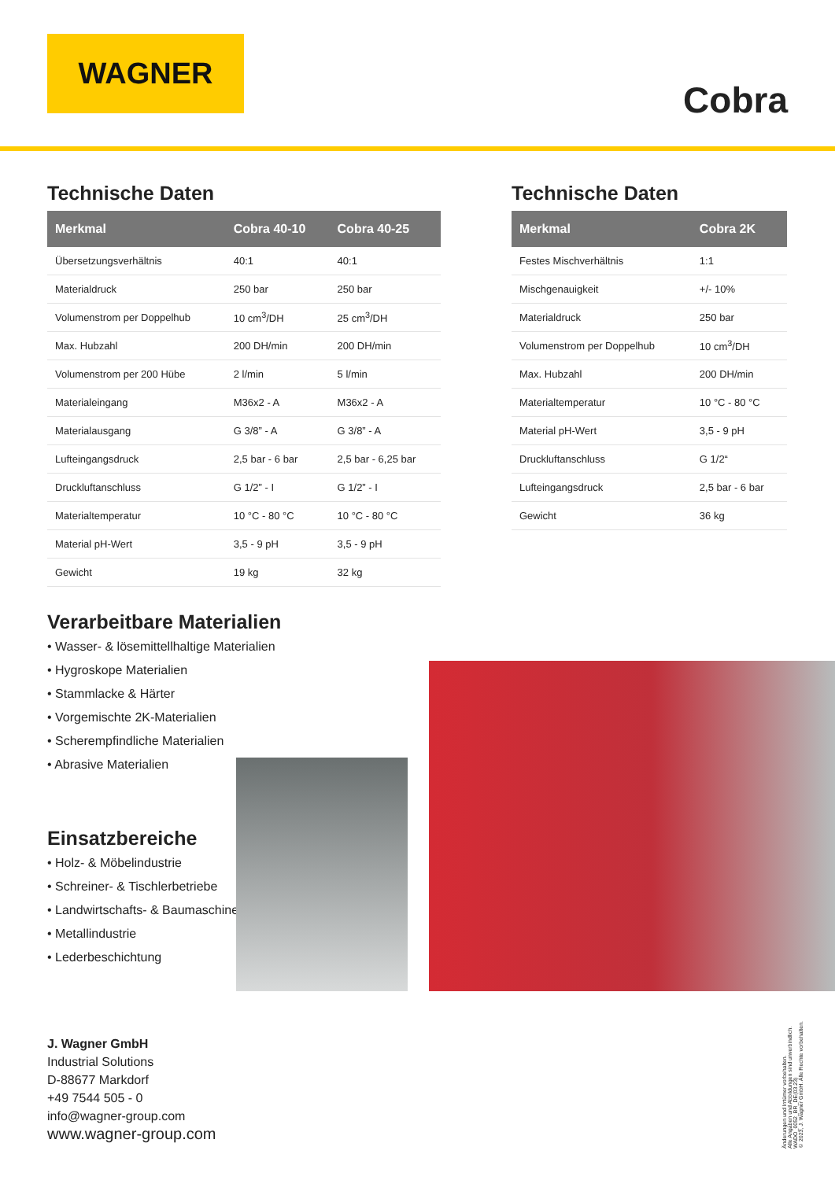WAGNER
Cobra
Technische Daten
| Merkmal | Cobra 40-10 | Cobra 40-25 |
| --- | --- | --- |
| Übersetzungsverhältnis | 40:1 | 40:1 |
| Materialdruck | 250 bar | 250 bar |
| Volumenstrom per Doppelhub | 10 cm<sup>3</sup>/DH | 25 cm<sup>3</sup>/DH |
| Max. Hubzahl | 200 DH/min | 200 DH/min |
| Volumenstrom per 200 Hübe | 2 l/min | 5 l/min |
| Materialeingang | M36x2 - A | M36x2 - A |
| Materialausgang | G 3/8” - A | G 3/8” - A |
| Lufteingangsdruck | 2,5 bar - 6 bar | 2,5 bar - 6,25 bar |
| Druckluftanschluss | G 1/2” - I | G 1/2” - I |
| Materialtemperatur | 10 °C - 80 °C | 10 °C - 80 °C |
| Material pH-Wert | 3,5 - 9 pH | 3,5 - 9 pH |
| Gewicht | 19 kg | 32 kg |
Technische Daten
| Merkmal | Cobra 2K |
| --- | --- |
| Festes Mischverhältnis | 1:1 |
| Mischgenauigkeit | +/- 10% |
| Materialdruck | 250 bar |
| Volumenstrom per Doppelhub | 10 cm<sup>3</sup>/DH |
| Max. Hubzahl | 200 DH/min |
| Materialtemperatur | 10 °C - 80 °C |
| Material pH-Wert | 3,5 - 9 pH |
| Druckluftanschluss | G 1/2“ |
| Lufteingangsdruck | 2,5 bar - 6 bar |
| Gewicht | 36 kg |
Verarbeitbare Materialien
• Wasser- & lösemittellhaltige Materialien
• Hygroskope Materialien
• Stammlacke & Härter
• Vorgemischte 2K-Materialien
• Scherempfindliche Materialien
• Abrasive Materialien
Einsatzbereiche
• Holz- & Möbelindustrie
• Schreiner- & Tischlerbetriebe
• Landwirtschafts- & Baumaschinen
• Metallindustrie
• Lederbeschichtung
J. Wagner GmbH
Industrial Solutions
D-88677 Markdorf
+49 7544 505 - 0
info@wagner-group.com
www.wagner-group.com
Änderungen und Irrtümer vorbehalten.
Alle Angaben und Abbildungen sind unverbindlich.
WADO_0052_BR_DE(03.23)
© 2023, J. Wagner GmbH. Alle Rechte vorbehalten.